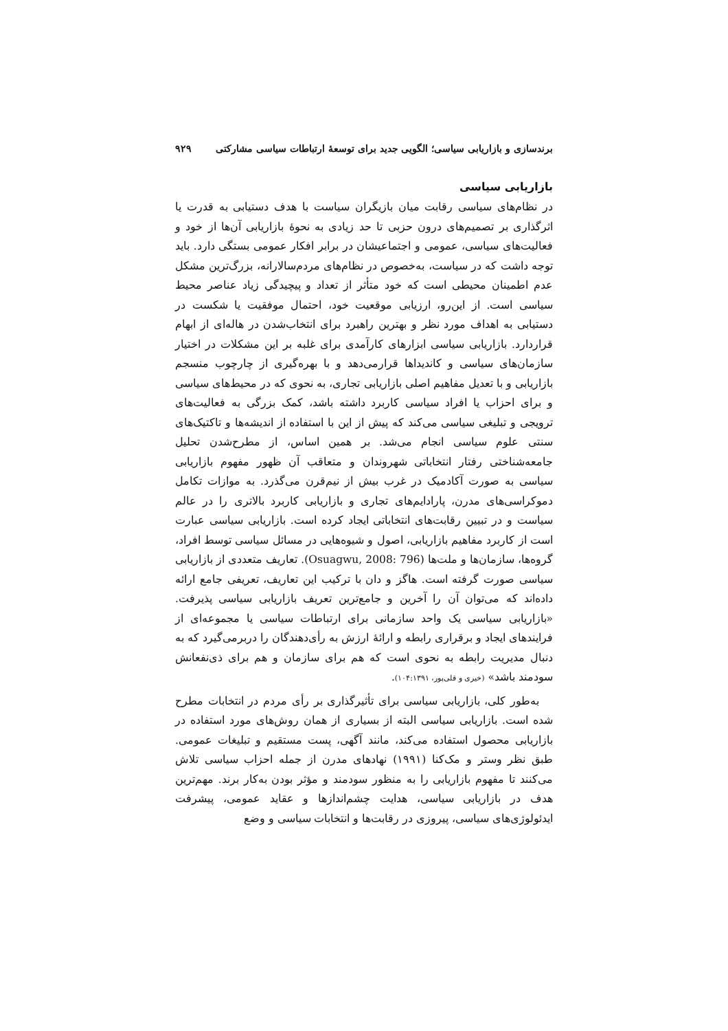برندسازی و بازاریابی سیاسی؛ الگویی جدید برای توسعهٔ ارتباطات سیاسی مشارکتی ۹۲۹
بازاریابی سیاسی
در نظام‌های سیاسی رقابت میان بازیگران سیاست با هدف دستیابی به قدرت یا اثرگذاری بر تصمیم‌های درون حزبی تا حد زیادی به نحوهٔ بازاریابی آن‌ها از خود و فعالیت‌های سیاسی، عمومی و اجتماعیشان در برابر افکار عمومی بستگی دارد. باید توجه داشت که در سیاست، به‌خصوص در نظام‌های مردم‌سالارانه، بزرگ‌ترین مشکل عدم اطمینان محیطی است که خود متأثر از تعداد و پیچیدگی زیاد عناصر محیط سیاسی است. از این‌رو، ارزیابی موقعیت خود، احتمال موفقیت یا شکست در دستیابی به اهداف مورد نظر و بهترین راهبرد برای انتخاب‌شدن در هاله‌ای از ابهام قراردارد. بازاریابی سیاسی ابزارهای کارآمدی برای غلبه بر این مشکلات در اختیار سازمان‌های سیاسی و کاندیداها قرارمی‌دهد و با بهره‌گیری از چارچوب منسجم بازاریابی و با تعدیل مفاهیم اصلی بازاریابی تجاری، به نحوی که در محیط‌های سیاسی و برای احزاب یا افراد سیاسی کاربرد داشته باشد، کمک بزرگی به فعالیت‌های ترویجی و تبلیغی سیاسی می‌کند که پیش از این با استفاده از اندیشه‌ها و تاکتیک‌های سنتی علوم سیاسی انجام می‌شد. بر همین اساس، از مطرح‌شدن تحلیل جامعه‌شناختی رفتار انتخاباتی شهروندان و متعاقب آن ظهور مفهوم بازاریابی سیاسی به صورت آکادمیک در غرب بیش از نیم‌قرن می‌گذرد. به موازات تکامل دموکراسی‌های مدرن، پارادایم‌های تجاری و بازاریابی کاربرد بالاتری را در عالم سیاست و در تبیین رقابت‌های انتخاباتی ایجاد کرده است. بازاریابی سیاسی عبارت است از کاربرد مفاهیم بازاریابی، اصول و شیوه‌هایی در مسائل سیاسی توسط افراد، گروه‌ها، سازمان‌ها و ملت‌ها (Osuagwu, 2008: 796). تعاریف متعددی از بازاریابی سیاسی صورت گرفته است. هاگز و دان با ترکیب این تعاریف، تعریفی جامع ارائه داده‌اند که می‌توان آن را آخرین و جامع‌ترین تعریف بازاریابی سیاسی پذیرفت. «بازاریابی سیاسی یک واحد سازمانی برای ارتباطات سیاسی یا مجموعه‌ای از فرایندهای ایجاد و برقراری رابطه و ارائهٔ ارزش به رأی‌دهندگان را دربرمی‌گیرد که به دنبال مدیریت رابطه به نحوی است که هم برای سازمان و هم برای ذی‌نفعانش سودمند باشد» (خیری و قلی‌پور، ۱۰۴:۱۳۹۱).
به‌طور کلی، بازاریابی سیاسی برای تأثیرگذاری بر رأی مردم در انتخابات مطرح شده است. بازاریابی سیاسی البته از بسیاری از همان روش‌های مورد استفاده در بازاریابی محصول استفاده می‌کند، مانند آگهی، پست مستقیم و تبلیغات عمومی. طبق نظر وستر و مک‌کنا (۱۹۹۱) نهادهای مدرن از جمله احزاب سیاسی تلاش می‌کنند تا مفهوم بازاریابی را به منظور سودمند و مؤثر بودن به‌کار برند. مهم‌ترین هدف در بازاریابی سیاسی، هدایت چشم‌اندازها و عقاید عمومی، پیشرفت ایدئولوژی‌های سیاسی، پیروزی در رقابت‌ها و انتخابات سیاسی و وضع